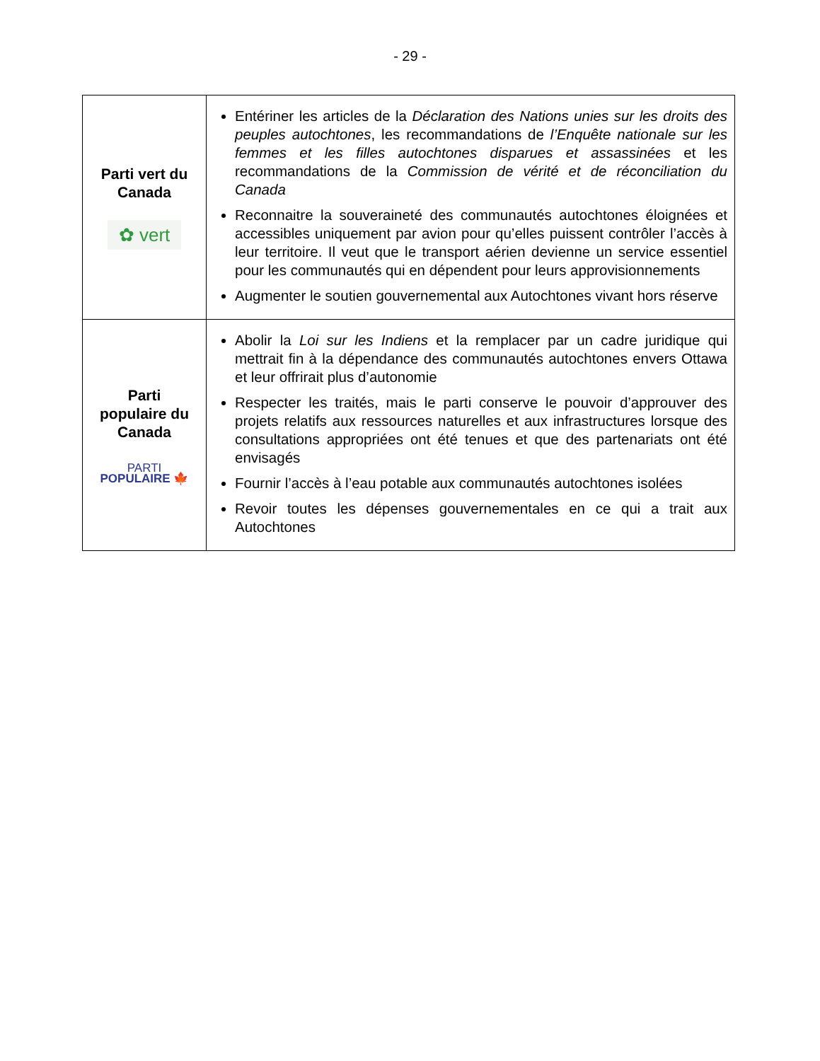- 29 -
| Parti vert du Canada ✿ vert | Entériner les articles de la Déclaration des Nations unies sur les droits des peuples autochtones , les recommandations de l’Enquête nationale sur les femmes et les filles autochtones disparues et assassinées et les recommandations de la Commission de vérité et de réconciliation du Canada Reconnaitre la souveraineté des communautés autochtones éloignées et accessibles uniquement par avion pour qu’elles puissent contrôler l’accès à leur territoire. Il veut que le transport aérien devienne un service essentiel pour les communautés qui en dépendent pour leurs approvisionnements Augmenter le soutien gouvernemental aux Autochtones vivant hors réserve |
| Parti populaire du Canada PARTI POPULAIRE 🍁 | Abolir la Loi sur les Indiens et la remplacer par un cadre juridique qui mettrait fin à la dépendance des communautés autochtones envers Ottawa et leur offrirait plus d’autonomie Respecter les traités, mais le parti conserve le pouvoir d’approuver des projets relatifs aux ressources naturelles et aux infrastructures lorsque des consultations appropriées ont été tenues et que des partenariats ont été envisagés Fournir l’accès à l’eau potable aux communautés autochtones isolées Revoir toutes les dépenses gouvernementales en ce qui a trait aux Autochtones |